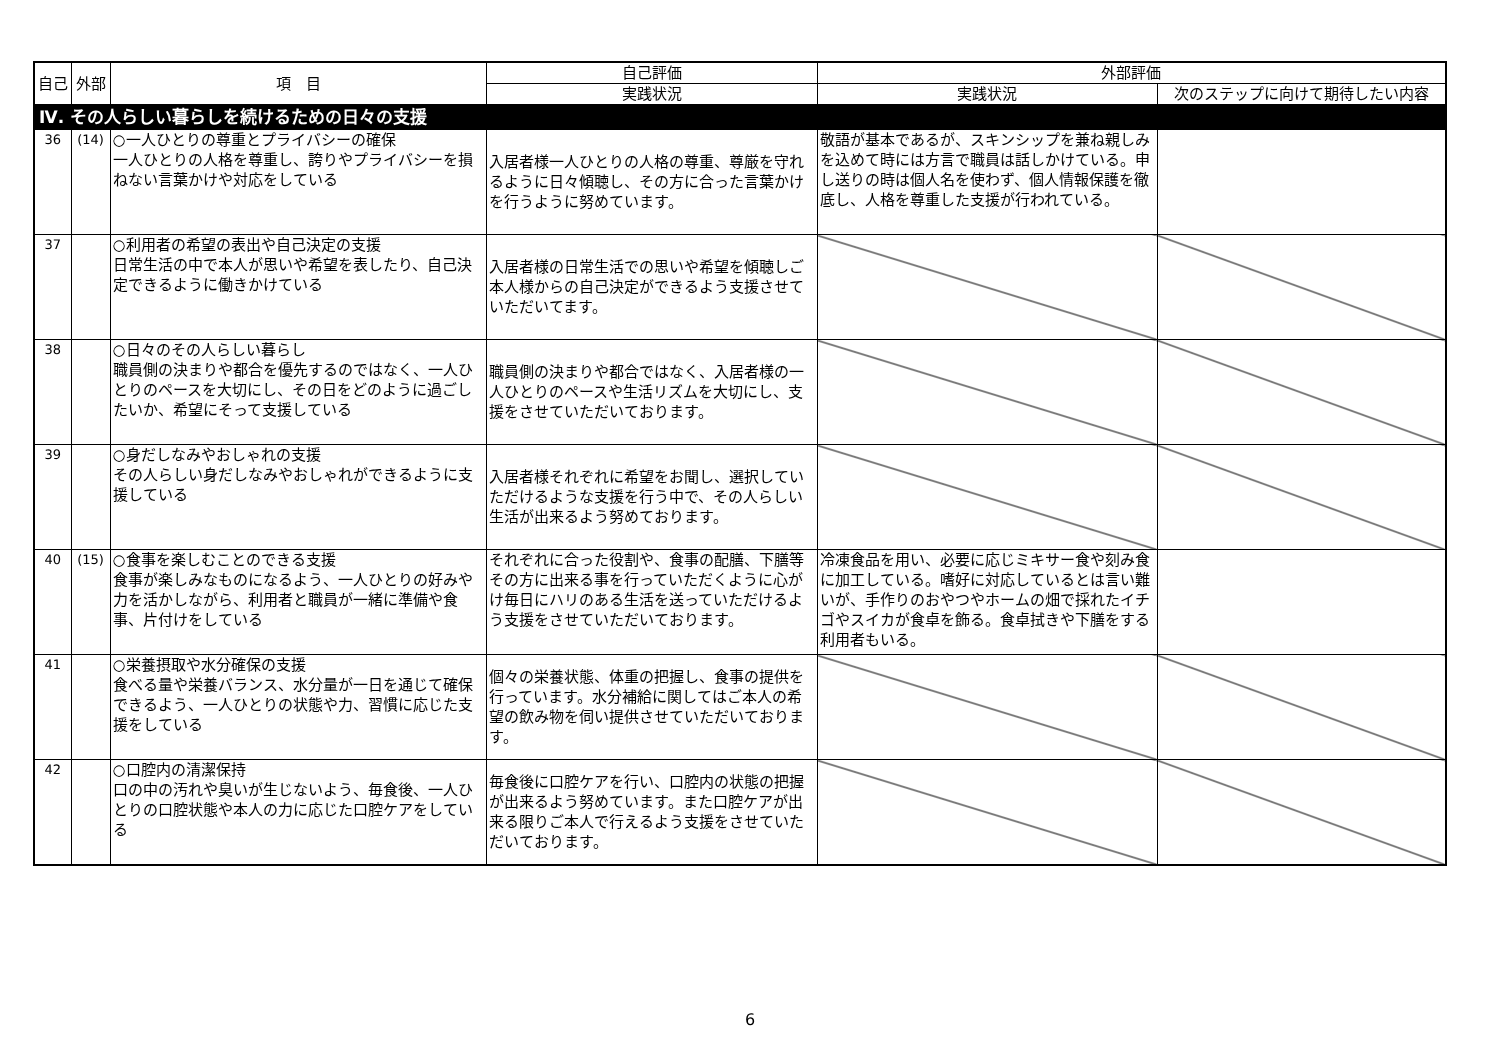| 自己 | 外部 | 項 目 | 自己評価 | 外部評価 | |
| --- | --- | --- | --- | --- | --- |
| | | | 実践状況 | 実践状況 | 次のステップに向けて期待したい内容 |
| Ⅳ. その人らしい暮らしを続けるための日々の支援 | | | | | |
| 36 | (14) | ○一人ひとりの尊重とプライバシーの確保 一人ひとりの人格を尊重し、誇りやプライバシーを損ねない言葉かけや対応をしている | 入居者様一人ひとりの人格の尊重、尊厳を守れるように日々傾聴し、その方に合った言葉かけを行うように努めています。 | 敬語が基本であるが、スキンシップを兼ね親しみを込めて時には方言で職員は話しかけている。申し送りの時は個人名を使わず、個人情報保護を徹底し、人格を尊重した支援が行われている。 | |
| 37 | | ○利用者の希望の表出や自己決定の支援 日常生活の中で本人が思いや希望を表したり、自己決定できるように働きかけている | 入居者様の日常生活での思いや希望を傾聴しご本人様からの自己決定ができるよう支援させていただいてます。 | | |
| 38 | | ○日々のその人らしい暮らし 職員側の決まりや都合を優先するのではなく、一人ひとりのペースを大切にし、その日をどのように過ごしたいか、希望にそって支援している | 職員側の決まりや都合ではなく、入居者様の一人ひとりのペースや生活リズムを大切にし、支援をさせていただいております。 | | |
| 39 | | ○身だしなみやおしゃれの支援 その人らしい身だしなみやおしゃれができるように支援している | 入居者様それぞれに希望をお聞し、選択していただけるような支援を行う中で、その人らしい生活が出来るよう努めております。 | | |
| 40 | (15) | ○食事を楽しむことのできる支援 食事が楽しみなものになるよう、一人ひとりの好みや力を活かしながら、利用者と職員が一緒に準備や食事、片付けをしている | それぞれに合った役割や、食事の配膳、下膳等その方に出来る事を行っていただくように心がけ毎日にハリのある生活を送っていただけるよう支援をさせていただいております。 | 冷凍食品を用い、必要に応じミキサー食や刻み食に加工している。嗜好に対応しているとは言い難いが、手作りのおやつやホームの畑で採れたイチゴやスイカが食卓を飾る。食卓拭きや下膳をする利用者もいる。 | |
| 41 | | ○栄養摂取や水分確保の支援 食べる量や栄養バランス、水分量が一日を通じて確保できるよう、一人ひとりの状態や力、習慣に応じた支援をしている | 個々の栄養状態、体重の把握し、食事の提供を行っています。水分補給に関してはご本人の希望の飲み物を伺い提供させていただいております。 | | |
| 42 | | ○口腔内の清潔保持 口の中の汚れや臭いが生じないよう、毎食後、一人ひとりの口腔状態や本人の力に応じた口腔ケアをしている | 毎食後に口腔ケアを行い、口腔内の状態の把握が出来るよう努めています。また口腔ケアが出来る限りご本人で行えるよう支援をさせていただいております。 | | |
6